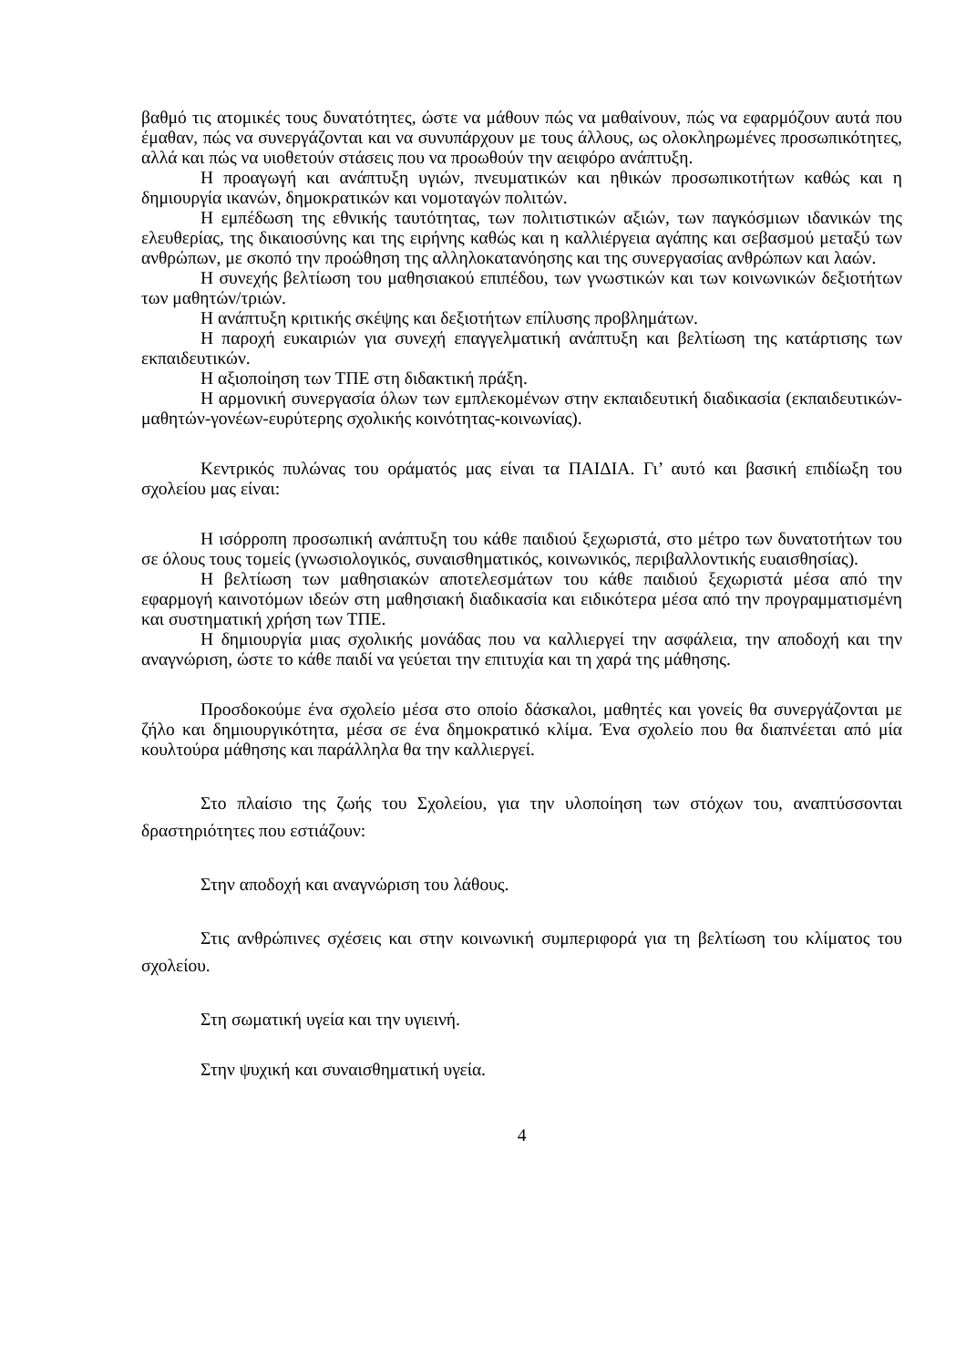βαθμό τις ατομικές τους δυνατότητες, ώστε να μάθουν πώς να μαθαίνουν, πώς να εφαρμόζουν αυτά που έμαθαν, πώς να συνεργάζονται και να συνυπάρχουν με τους άλλους, ως ολοκληρωμένες προσωπικότητες, αλλά και πώς να υιοθετούν στάσεις που να προωθούν την αειφόρο ανάπτυξη.
Η προαγωγή και ανάπτυξη υγιών, πνευματικών και ηθικών προσωπικοτήτων καθώς και η δημιουργία ικανών, δημοκρατικών και νομοταγών πολιτών.
Η εμπέδωση της εθνικής ταυτότητας, των πολιτιστικών αξιών, των παγκόσμιων ιδανικών της ελευθερίας, της δικαιοσύνης και της ειρήνης καθώς και η καλλιέργεια αγάπης και σεβασμού μεταξύ των ανθρώπων, με σκοπό την προώθηση της αλληλοκατανόησης και της συνεργασίας ανθρώπων και λαών.
Η συνεχής βελτίωση του μαθησιακού επιπέδου, των γνωστικών και των κοινωνικών δεξιοτήτων των μαθητών/τριών.
Η ανάπτυξη κριτικής σκέψης και δεξιοτήτων επίλυσης προβλημάτων.
Η παροχή ευκαιριών για συνεχή επαγγελματική ανάπτυξη και βελτίωση της κατάρτισης των εκπαιδευτικών.
Η αξιοποίηση των ΤΠΕ στη διδακτική πράξη.
Η αρμονική συνεργασία όλων των εμπλεκομένων στην εκπαιδευτική διαδικασία (εκπαιδευτικών-μαθητών-γονέων-ευρύτερης σχολικής κοινότητας-κοινωνίας).
Κεντρικός πυλώνας του οράματός μας είναι τα ΠΑΙΔΙΑ. Γι’ αυτό και βασική επιδίωξη του σχολείου μας είναι:
Η ισόρροπη προσωπική ανάπτυξη του κάθε παιδιού ξεχωριστά, στο μέτρο των δυνατοτήτων του σε όλους τους τομείς (γνωσιολογικός, συναισθηματικός, κοινωνικός, περιβαλλοντικής ευαισθησίας).
Η βελτίωση των μαθησιακών αποτελεσμάτων του κάθε παιδιού ξεχωριστά μέσα από την εφαρμογή καινοτόμων ιδεών στη μαθησιακή διαδικασία και ειδικότερα μέσα από την προγραμματισμένη και συστηματική χρήση των ΤΠΕ.
Η δημιουργία μιας σχολικής μονάδας που να καλλιεργεί την ασφάλεια, την αποδοχή και την αναγνώριση, ώστε το κάθε παιδί να γεύεται την επιτυχία και τη χαρά της μάθησης.
Προσδοκούμε ένα σχολείο μέσα στο οποίο δάσκαλοι, μαθητές και γονείς θα συνεργάζονται με ζήλο και δημιουργικότητα, μέσα σε ένα δημοκρατικό κλίμα. Ένα σχολείο που θα διαπνέεται από μία κουλτούρα μάθησης και παράλληλα θα την καλλιεργεί.
Στο πλαίσιο της ζωής του Σχολείου, για την υλοποίηση των στόχων του, αναπτύσσονται δραστηριότητες που εστιάζουν:
Στην αποδοχή και αναγνώριση του λάθους.
Στις ανθρώπινες σχέσεις και στην κοινωνική συμπεριφορά για τη βελτίωση του κλίματος του σχολείου.
Στη σωματική υγεία και την υγιεινή.
Στην ψυχική και συναισθηματική υγεία.
4